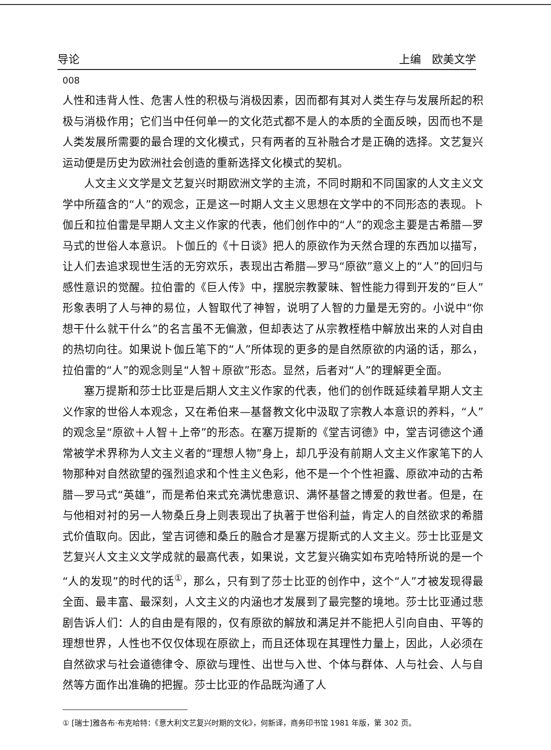导论 上编　欧美文学
008
人性和违背人性、危害人性的积极与消极因素，因而都有其对人类生存与发展所起的积极与消极作用；它们当中任何单一的文化范式都不是人的本质的全面反映，因而也不是人类发展所需要的最合理的文化模式，只有两者的互补融合才是正确的选择。文艺复兴运动便是历史为欧洲社会创造的重新选择文化模式的契机。
人文主义文学是文艺复兴时期欧洲文学的主流，不同时期和不同国家的人文主义文学中所蕴含的“人”的观念，正是这一时期人文主义思想在文学中的不同形态的表现。卜伽丘和拉伯雷是早期人文主义作家的代表，他们创作中的“人”的观念主要是古希腊—罗马式的世俗人本意识。卜伽丘的《十日谈》把人的原欲作为天然合理的东西加以描写，让人们去追求现世生活的无穷欢乐，表现出古希腊—罗马“原欲”意义上的“人”的回归与感性意识的觉醒。拉伯雷的《巨人传》中，摆脱宗教蒙昧、智性能力得到开发的“巨人”形象表明了人与神的易位，人智取代了神智，说明了人智的力量是无穷的。小说中“你想干什么就干什么”的名言虽不无偏激，但却表达了从宗教桎梏中解放出来的人对自由的热切向往。如果说卜伽丘笔下的“人”所体现的更多的是自然原欲的内涵的话，那么，拉伯雷的“人”的观念则呈“人智＋原欲”形态。显然，后者对“人”的理解更全面。
塞万提斯和莎士比亚是后期人文主义作家的代表，他们的创作既延续着早期人文主义作家的世俗人本观念，又在希伯来—基督教文化中汲取了宗教人本意识的养料，“人”的观念呈“原欲＋人智＋上帝”的形态。在塞万提斯的《堂吉诃德》中，堂吉诃德这个通常被学术界称为人文主义者的“理想人物”身上，却几乎没有前期人文主义作家笔下的人物那种对自然欲望的强烈追求和个性主义色彩，他不是一个个性袒露、原欲冲动的古希腊—罗马式“英雄”，而是希伯来式充满忧患意识、满怀基督之博爱的救世者。但是，在与他相对衬的另一人物桑丘身上则表现出了执著于世俗利益，肯定人的自然欲求的希腊式价值取向。因此，堂吉诃德和桑丘的融合才是塞万提斯式的人文主义。莎士比亚是文艺复兴人文主义文学成就的最高代表，如果说，文艺复兴确实如布克哈特所说的是一个“人的发现”的时代的话<sup>①</sup>，那么，只有到了莎士比亚的创作中，这个“人”才被发现得最全面、最丰富、最深刻，人文主义的内涵也才发展到了最完整的境地。莎士比亚通过悲剧告诉人们：人的自由是有限的，仅有原欲的解放和满足并不能把人引向自由、平等的理想世界，人性也不仅仅体现在原欲上，而且还体现在其理性力量上，因此，人必须在自然欲求与社会道德律令、原欲与理性、出世与入世、个体与群体、人与社会、人与自然等方面作出准确的把握。莎士比亚的作品既沟通了人
① [瑞士]雅各布·布克哈特：《意大利文艺复兴时期的文化》，何新译，商务印书馆 1981 年版，第 302 页。